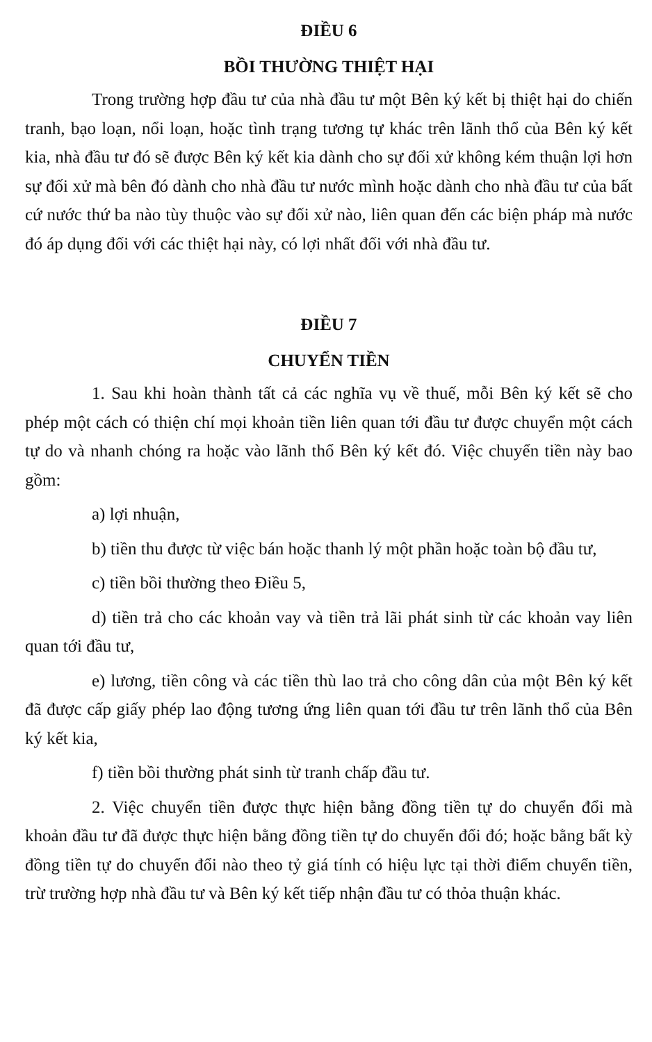ĐIỀU 6
BỒI THƯỜNG THIỆT HẠI
Trong trường hợp đầu tư của nhà đầu tư một Bên ký kết bị thiệt hại do chiến tranh, bạo loạn, nổi loạn, hoặc tình trạng tương tự khác trên lãnh thổ của Bên ký kết kia, nhà đầu tư đó sẽ được Bên ký kết kia dành cho sự đối xử không kém thuận lợi hơn sự đối xử mà bên đó dành cho nhà đầu tư nước mình hoặc dành cho nhà đầu tư của bất cứ nước thứ ba nào tùy thuộc vào sự đối xử nào, liên quan đến các biện pháp mà nước đó áp dụng đối với các thiệt hại này, có lợi nhất đối với nhà đầu tư.
ĐIỀU 7
CHUYỂN TIỀN
1. Sau khi hoàn thành tất cả các nghĩa vụ về thuế, mỗi Bên ký kết sẽ cho phép một cách có thiện chí mọi khoản tiền liên quan tới đầu tư được chuyển một cách tự do và nhanh chóng ra hoặc vào lãnh thổ Bên ký kết đó. Việc chuyển tiền này bao gồm:
a) lợi nhuận,
b) tiền thu được từ việc bán hoặc thanh lý một phần hoặc toàn bộ đầu tư,
c) tiền bồi thường theo Điều 5,
d) tiền trả cho các khoản vay và tiền trả lãi phát sinh từ các khoản vay liên quan tới đầu tư,
e) lương, tiền công và các tiền thù lao trả cho công dân của một Bên ký kết đã được cấp giấy phép lao động tương ứng liên quan tới đầu tư trên lãnh thổ của Bên ký kết kia,
f) tiền bồi thường phát sinh từ tranh chấp đầu tư.
2. Việc chuyển tiền được thực hiện bằng đồng tiền tự do chuyển đổi mà khoản đầu tư đã được thực hiện bằng đồng tiền tự do chuyển đổi đó; hoặc bằng bất kỳ đồng tiền tự do chuyển đổi nào theo tỷ giá tính có hiệu lực tại thời điểm chuyển tiền, trừ trường hợp nhà đầu tư và Bên ký kết tiếp nhận đầu tư có thỏa thuận khác.